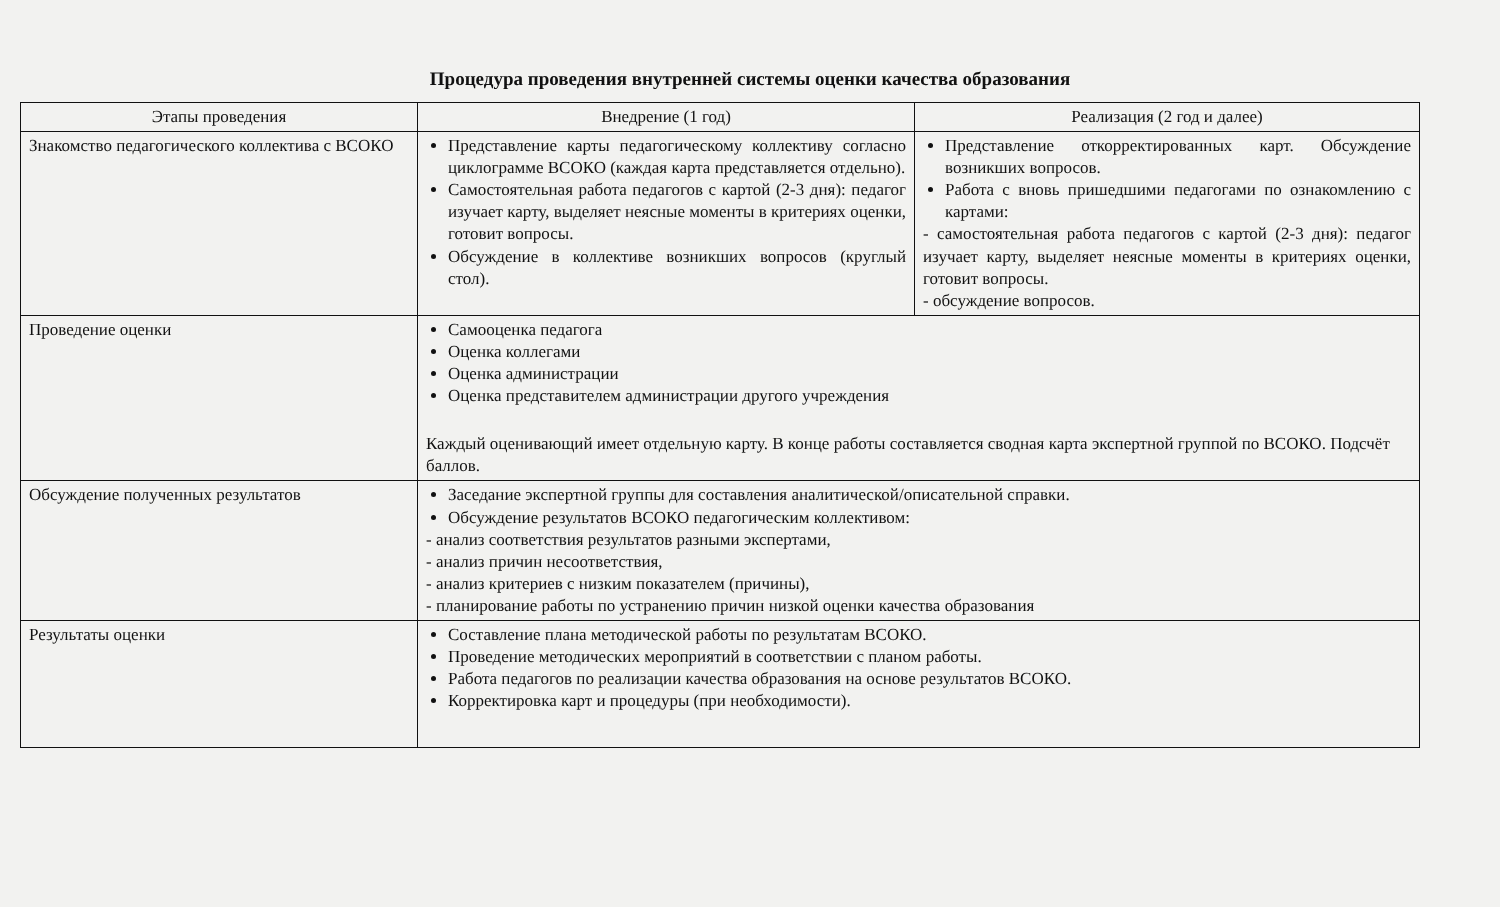Процедура проведения внутренней системы оценки качества образования
| Этапы проведения | Внедрение (1 год) | Реализация (2 год и далее) |
| --- | --- | --- |
| Знакомство педагогического коллектива с ВСОКО | Представление карты педагогическому коллективу согласно циклограмме ВСОКО (каждая карта представляется отдельно). Самостоятельная работа педагогов с картой (2-3 дня): педагог изучает карту, выделяет неясные моменты в критериях оценки, готовит вопросы. Обсуждение в коллективе возникших вопросов (круглый стол). | Представление откорректированных карт. Обсуждение возникших вопросов. Работа с вновь пришедшими педагогами по ознакомлению с картами: - самостоятельная работа педагогов с картой (2-3 дня): педагог изучает карту, выделяет неясные моменты в критериях оценки, готовит вопросы. - обсуждение вопросов. |
| Проведение оценки | Самооценка педагога Оценка коллегами Оценка администрации Оценка представителем администрации другого учреждения Каждый оценивающий имеет отдельную карту. В конце работы составляется сводная карта экспертной группой по ВСОКО. Подсчёт баллов. | |
| Обсуждение полученных результатов | Заседание экспертной группы для составления аналитической/описательной справки. Обсуждение результатов ВСОКО педагогическим коллективом: - анализ соответствия результатов разными экспертами, - анализ причин несоответствия, - анализ критериев с низким показателем (причины), - планирование работы по устранению причин низкой оценки качества образования | |
| Результаты оценки | Составление плана методической работы по результатам ВСОКО. Проведение методических мероприятий в соответствии с планом работы. Работа педагогов по реализации качества образования на основе результатов ВСОКО. Корректировка карт и процедуры (при необходимости). | |